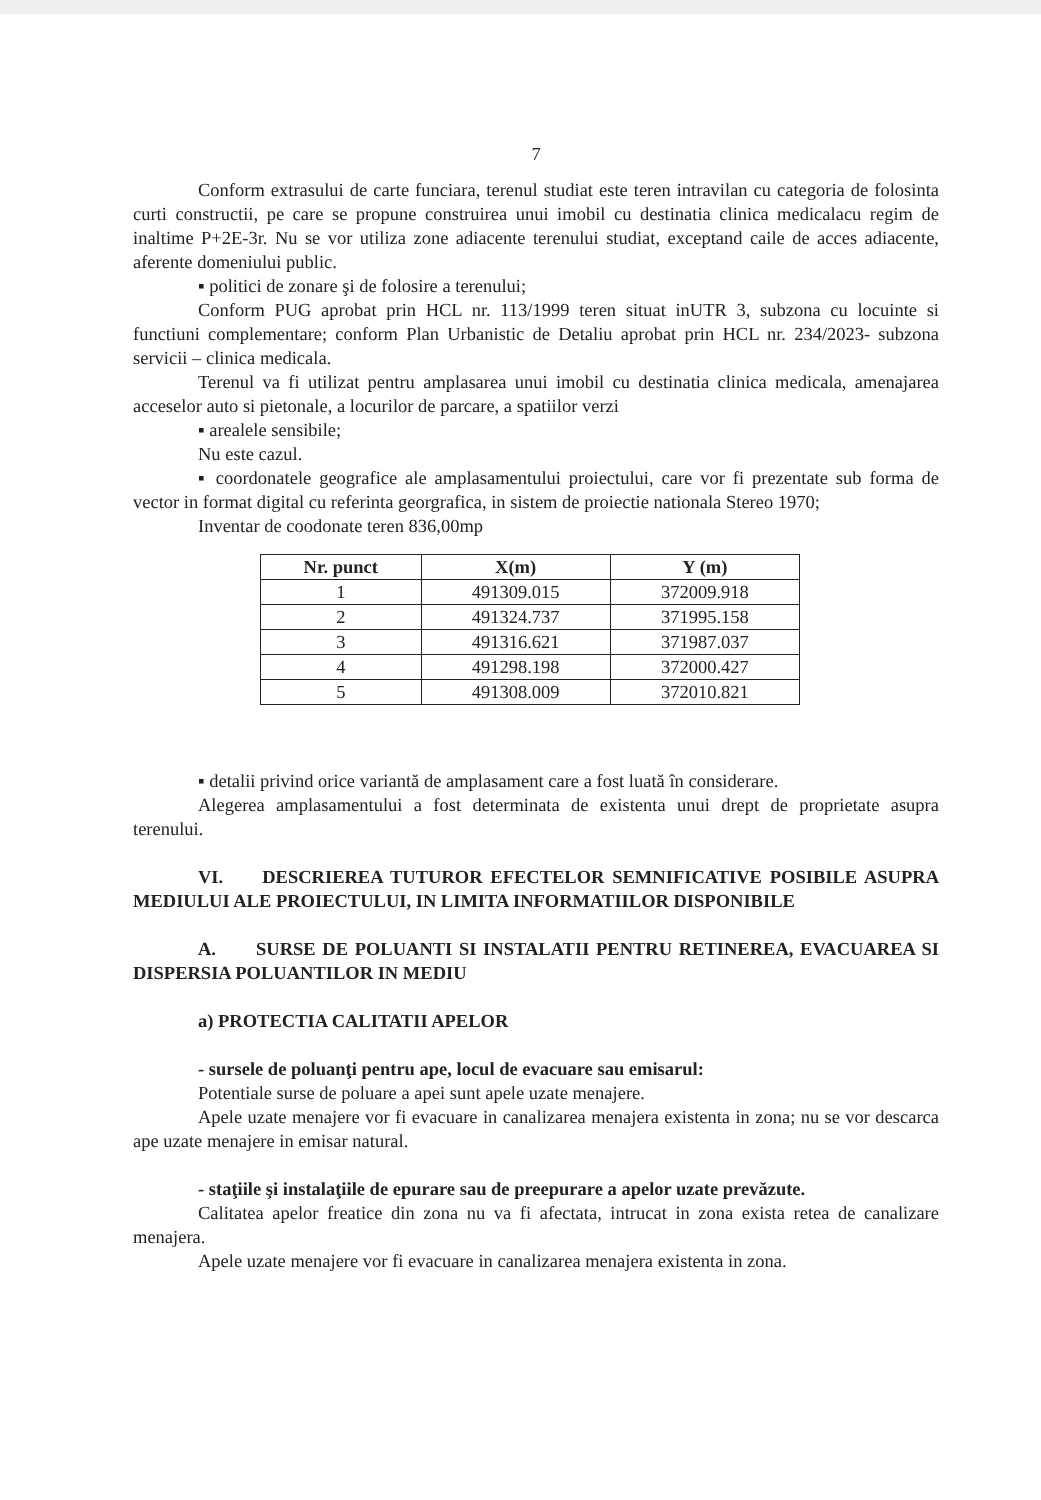7
Conform extrasului de carte funciara, terenul studiat este teren intravilan cu categoria de folosinta curti constructii, pe care se propune construirea unui imobil cu destinatia clinica medicalacu regim de inaltime P+2E-3r. Nu se vor utiliza zone adiacente terenului studiat, exceptand caile de acces adiacente, aferente domeniului public.
▪ politici de zonare şi de folosire a terenului;
Conform PUG aprobat prin HCL nr. 113/1999 teren situat inUTR 3, subzona cu locuinte si functiuni complementare; conform Plan Urbanistic de Detaliu aprobat prin HCL nr. 234/2023- subzona servicii – clinica medicala.
Terenul va fi utilizat pentru amplasarea unui imobil cu destinatia clinica medicala, amenajarea acceselor auto si pietonale, a locurilor de parcare, a spatiilor verzi
▪ arealele sensibile;
Nu este cazul.
▪ coordonatele geografice ale amplasamentului proiectului, care vor fi prezentate sub forma de vector in format digital cu referinta georgrafica, in sistem de proiectie nationala Stereo 1970;
Inventar de coodonate teren 836,00mp
| Nr. punct | X(m) | Y (m) |
| --- | --- | --- |
| 1 | 491309.015 | 372009.918 |
| 2 | 491324.737 | 371995.158 |
| 3 | 491316.621 | 371987.037 |
| 4 | 491298.198 | 372000.427 |
| 5 | 491308.009 | 372010.821 |
▪ detalii privind orice variantă de amplasament care a fost luată în considerare.
Alegerea amplasamentului a fost determinata de existenta unui drept de proprietate asupra terenului.
VI. DESCRIEREA TUTUROR EFECTELOR SEMNIFICATIVE POSIBILE ASUPRA MEDIULUI ALE PROIECTULUI, IN LIMITA INFORMATIILOR DISPONIBILE
A. SURSE DE POLUANTI SI INSTALATII PENTRU RETINEREA, EVACUAREA SI DISPERSIA POLUANTILOR IN MEDIU
a) PROTECTIA CALITATII APELOR
- sursele de poluanţi pentru ape, locul de evacuare sau emisarul:
Potentiale surse de poluare a apei sunt apele uzate menajere.
Apele uzate menajere vor fi evacuare in canalizarea menajera existenta in zona; nu se vor descarca ape uzate menajere in emisar natural.
- staţiile şi instalaţiile de epurare sau de preepurare a apelor uzate prevăzute.
Calitatea apelor freatice din zona nu va fi afectata, intrucat in zona exista retea de canalizare menajera.
Apele uzate menajere vor fi evacuare in canalizarea menajera existenta in zona.